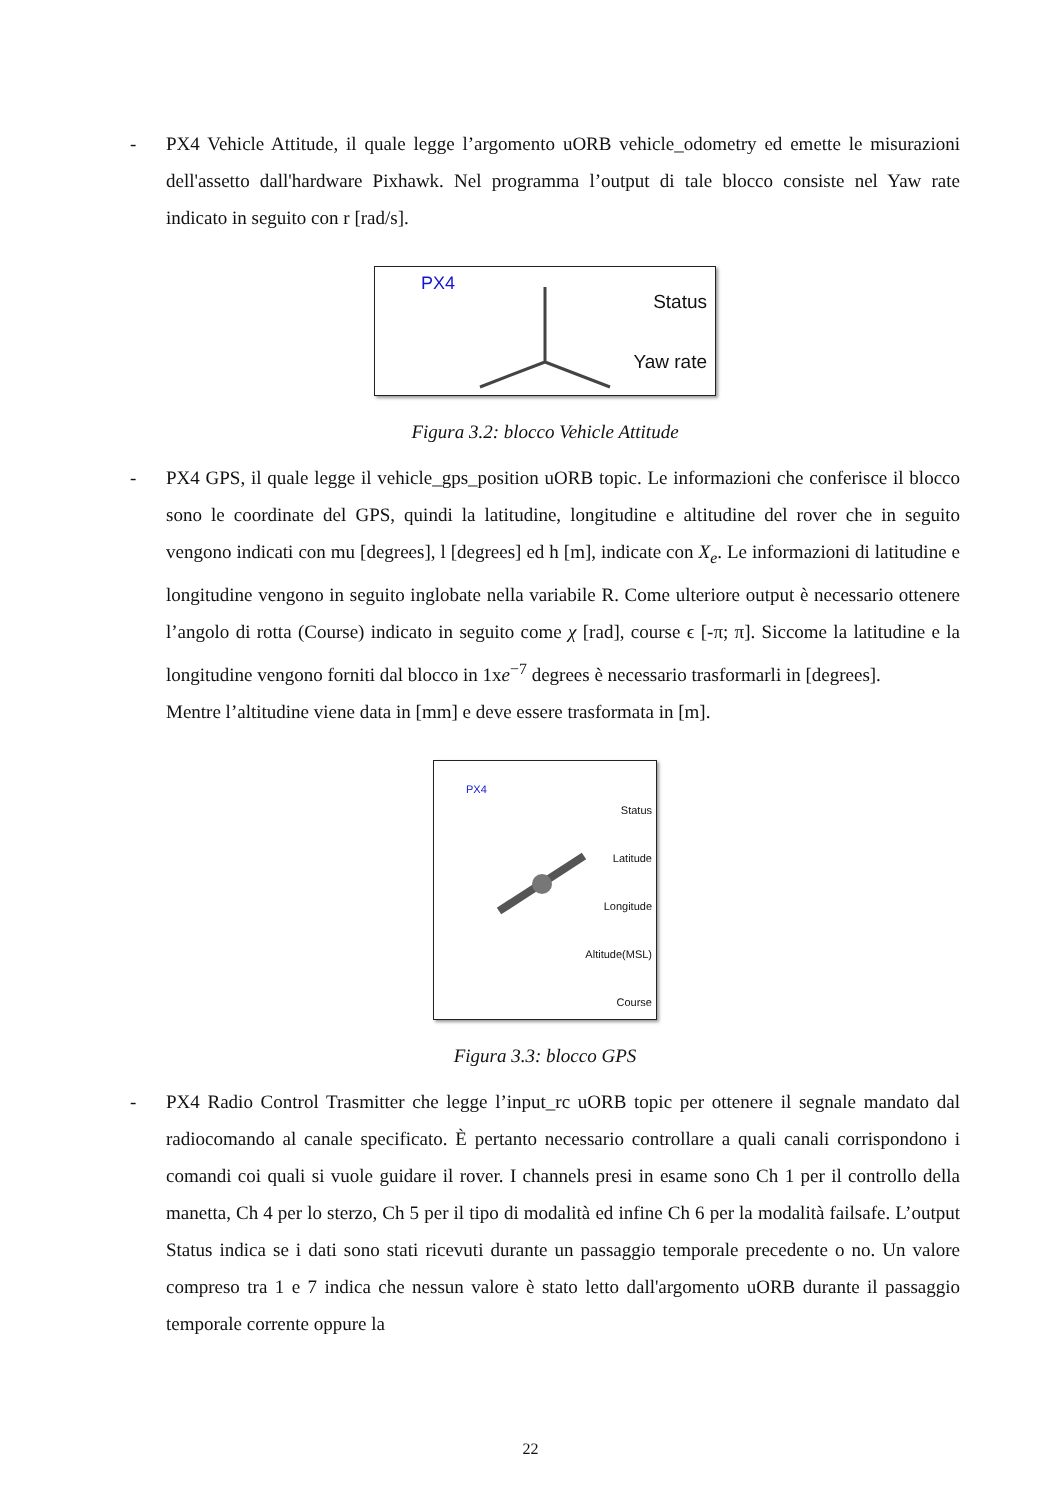- PX4 Vehicle Attitude, il quale legge l’argomento uORB vehicle_odometry ed emette le misurazioni dell'assetto dall'hardware Pixhawk. Nel programma l’output di tale blocco consiste nel Yaw rate indicato in seguito con r [rad/s].
PX4 Status Yaw rate
Figura 3.2: blocco Vehicle Attitude
- PX4 GPS, il quale legge il vehicle_gps_position uORB topic. Le informazioni che conferisce il blocco sono le coordinate del GPS, quindi la latitudine, longitudine e altitudine del rover che in seguito vengono indicati con mu [degrees], l [degrees] ed h [m], indicate con X<sub>e</sub>. Le informazioni di latitudine e longitudine vengono in seguito inglobate nella variabile R. Come ulteriore output è necessario ottenere l’angolo di rotta (Course) indicato in seguito come χ [rad], course ϵ [-π; π]. Siccome la latitudine e la longitudine vengono forniti dal blocco in 1xe<sup>−7</sup> degrees è necessario trasformarli in [degrees].
Mentre l’altitudine viene data in [mm] e deve essere trasformata in [m].
PX4
Status
Latitude
Longitude
Altitude(MSL)
Course
Figura 3.3: blocco GPS
- PX4 Radio Control Trasmitter che legge l’input_rc uORB topic per ottenere il segnale mandato dal radiocomando al canale specificato. È pertanto necessario controllare a quali canali corrispondono i comandi coi quali si vuole guidare il rover. I channels presi in esame sono Ch 1 per il controllo della manetta, Ch 4 per lo sterzo, Ch 5 per il tipo di modalità ed infine Ch 6 per la modalità failsafe. L’output Status indica se i dati sono stati ricevuti durante un passaggio temporale precedente o no. Un valore compreso tra 1 e 7 indica che nessun valore è stato letto dall'argomento uORB durante il passaggio temporale corrente oppure la
22